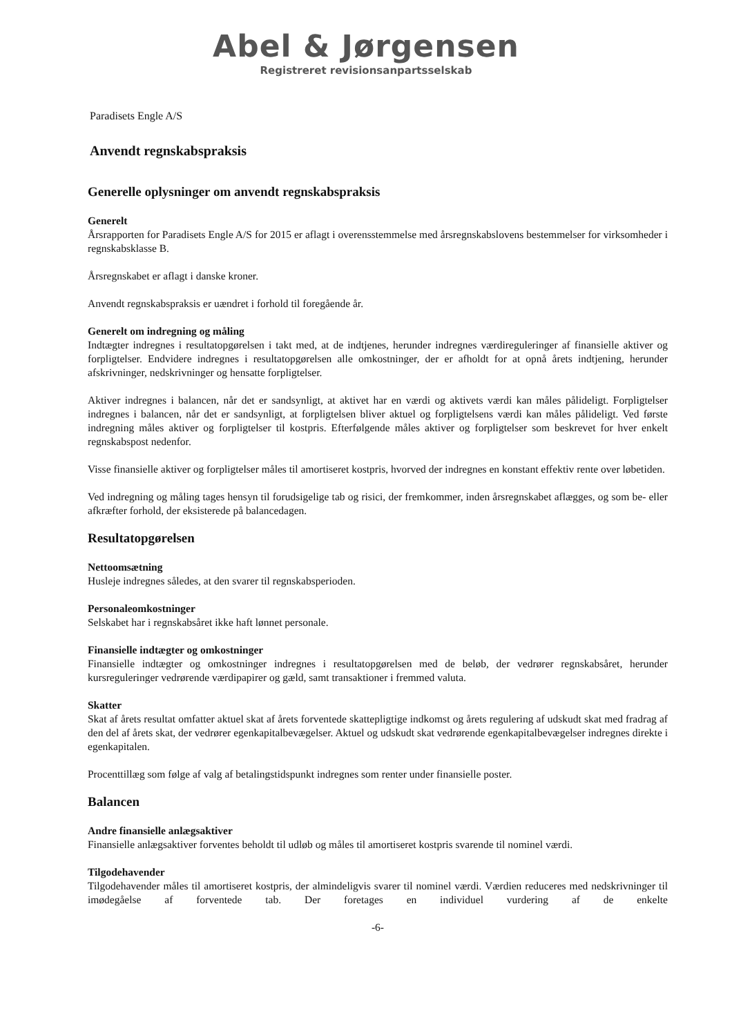Abel & Jørgensen
Registreret revisionsanpartsselskab
Paradisets Engle A/S
Anvendt regnskabspraksis
Generelle oplysninger om anvendt regnskabspraksis
Generelt
Årsrapporten for Paradisets Engle A/S for 2015 er aflagt i overensstemmelse med årsregnskabslovens bestemmelser for virksomheder i regnskabsklasse B.
Årsregnskabet er aflagt i danske kroner.
Anvendt regnskabspraksis er uændret i forhold til foregående år.
Generelt om indregning og måling
Indtægter indregnes i resultatopgørelsen i takt med, at de indtjenes, herunder indregnes værdireguleringer af finansielle aktiver og forpligtelser. Endvidere indregnes i resultatopgørelsen alle omkostninger, der er afholdt for at opnå årets indtjening, herunder afskrivninger, nedskrivninger og hensatte forpligtelser.
Aktiver indregnes i balancen, når det er sandsynligt, at aktivet har en værdi og aktivets værdi kan måles pålideligt. Forpligtelser indregnes i balancen, når det er sandsynligt, at forpligtelsen bliver aktuel og forpligtelsens værdi kan måles pålideligt. Ved første indregning måles aktiver og forpligtelser til kostpris. Efterfølgende måles aktiver og forpligtelser som beskrevet for hver enkelt regnskabspost nedenfor.
Visse finansielle aktiver og forpligtelser måles til amortiseret kostpris, hvorved der indregnes en konstant effektiv rente over løbetiden.
Ved indregning og måling tages hensyn til forudsigelige tab og risici, der fremkommer, inden årsregnskabet aflægges, og som be- eller afkræfter forhold, der eksisterede på balancedagen.
Resultatopgørelsen
Nettoomsætning
Husleje indregnes således, at den svarer til regnskabsperioden.
Personaleomkostninger
Selskabet har i regnskabsåret ikke haft lønnet personale.
Finansielle indtægter og omkostninger
Finansielle indtægter og omkostninger indregnes i resultatopgørelsen med de beløb, der vedrører regnskabsåret, herunder kursreguleringer vedrørende værdipapirer og gæld, samt transaktioner i fremmed valuta.
Skatter
Skat af årets resultat omfatter aktuel skat af årets forventede skattepligtige indkomst og årets regulering af udskudt skat med fradrag af den del af årets skat, der vedrører egenkapitalbevægelser. Aktuel og udskudt skat vedrørende egenkapitalbevægelser indregnes direkte i egenkapitalen.
Procenttillæg som følge af valg af betalingstidspunkt indregnes som renter under finansielle poster.
Balancen
Andre finansielle anlægsaktiver
Finansielle anlægsaktiver forventes beholdt til udløb og måles til amortiseret kostpris svarende til nominel værdi.
Tilgodehavender
Tilgodehavender måles til amortiseret kostpris, der almindeligvis svarer til nominel værdi. Værdien reduceres med nedskrivninger til imødegåelse af forventede tab. Der foretages en individuel vurdering af de enkelte
-6-